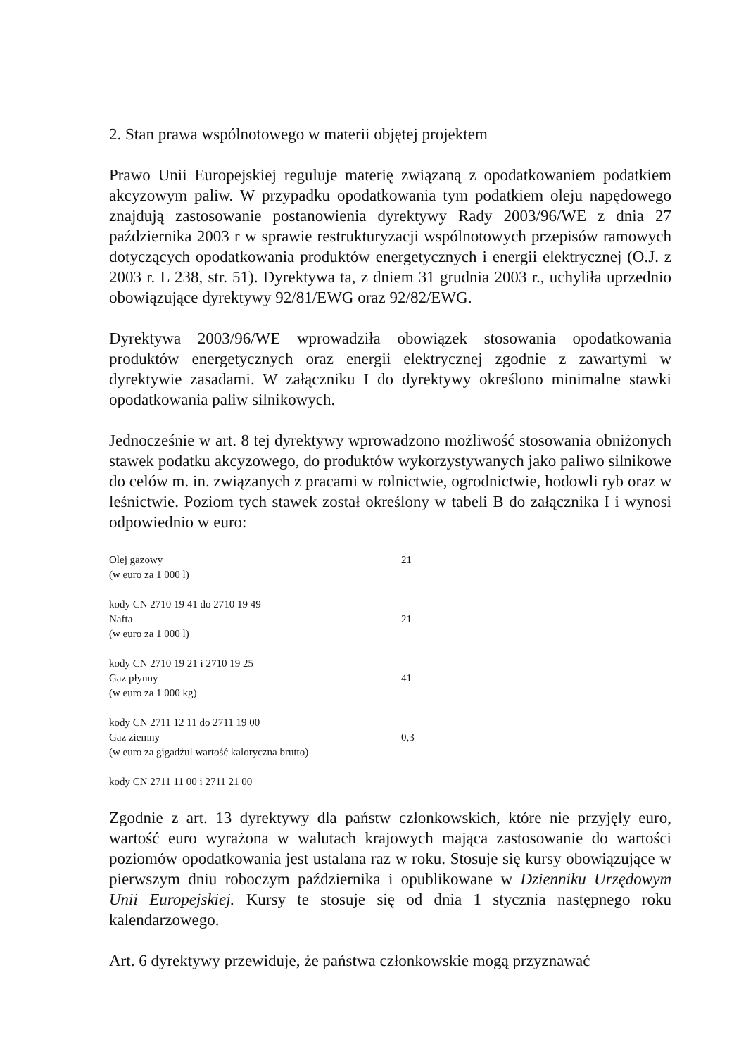2. Stan prawa wspólnotowego w materii objętej projektem
Prawo Unii Europejskiej reguluje materię związaną z opodatkowaniem podatkiem akcyzowym paliw. W przypadku opodatkowania tym podatkiem oleju napędowego znajdują zastosowanie postanowienia dyrektywy Rady 2003/96/WE z dnia 27 października 2003 r w sprawie restrukturyzacji wspólnotowych przepisów ramowych dotyczących opodatkowania produktów energetycznych i energii elektrycznej (O.J. z 2003 r. L 238, str. 51). Dyrektywa ta, z dniem 31 grudnia 2003 r., uchyliła uprzednio obowiązujące dyrektywy 92/81/EWG oraz 92/82/EWG.
Dyrektywa 2003/96/WE wprowadziła obowiązek stosowania opodatkowania produktów energetycznych oraz energii elektrycznej zgodnie z zawartymi w dyrektywie zasadami. W załączniku I do dyrektywy określono minimalne stawki opodatkowania paliw silnikowych.
Jednocześnie w art. 8 tej dyrektywy wprowadzono możliwość stosowania obniżonych stawek podatku akcyzowego, do produktów wykorzystywanych jako paliwo silnikowe do celów m. in. związanych z pracami w rolnictwie, ogrodnictwie, hodowli ryb oraz w leśnictwie. Poziom tych stawek został określony w tabeli B do załącznika I i wynosi odpowiednio w euro:
| Olej gazowy (w euro za 1 000 l) | 21 |
| kody CN 2710 19 41 do 2710 19 49 Nafta (w euro za 1 000 l) | 21 |
| kody CN 2710 19 21 i 2710 19 25 Gaz płynny (w euro za 1 000 kg) | 41 |
| kody CN 2711 12 11 do 2711 19 00 Gaz ziemny (w euro za gigadżul wartość kaloryczna brutto) | 0,3 |
| kody CN 2711 11 00 i 2711 21 00 | |
Zgodnie z art. 13 dyrektywy dla państw członkowskich, które nie przyjęły euro, wartość euro wyrażona w walutach krajowych mająca zastosowanie do wartości poziomów opodatkowania jest ustalana raz w roku. Stosuje się kursy obowiązujące w pierwszym dniu roboczym października i opublikowane w Dzienniku Urzędowym Unii Europejskiej. Kursy te stosuje się od dnia 1 stycznia następnego roku kalendarzowego.
Art. 6 dyrektywy przewiduje, że państwa członkowskie mogą przyznawać